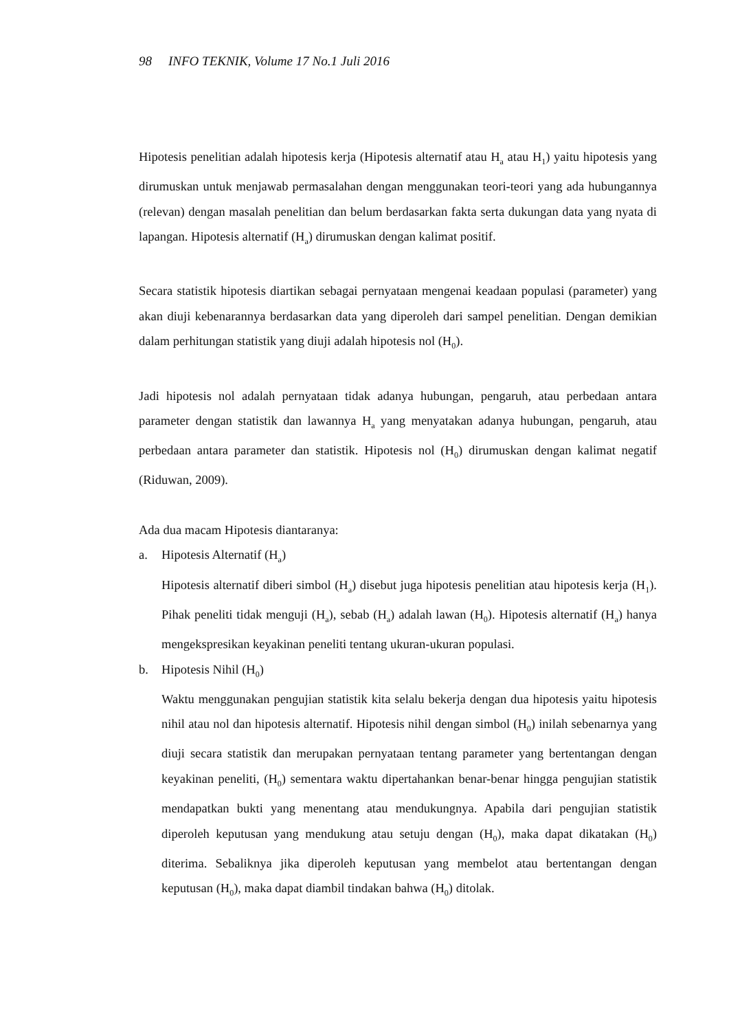98 INFO TEKNIK, Volume 17 No.1 Juli 2016
Hipotesis penelitian adalah hipotesis kerja (Hipotesis alternatif atau H<sub>a</sub> atau H<sub>1</sub>) yaitu hipotesis yang dirumuskan untuk menjawab permasalahan dengan menggunakan teori-teori yang ada hubungannya (relevan) dengan masalah penelitian dan belum berdasarkan fakta serta dukungan data yang nyata di lapangan. Hipotesis alternatif (H<sub>a</sub>) dirumuskan dengan kalimat positif.
Secara statistik hipotesis diartikan sebagai pernyataan mengenai keadaan populasi (parameter) yang akan diuji kebenarannya berdasarkan data yang diperoleh dari sampel penelitian. Dengan demikian dalam perhitungan statistik yang diuji adalah hipotesis nol (H<sub>0</sub>).
Jadi hipotesis nol adalah pernyataan tidak adanya hubungan, pengaruh, atau perbedaan antara parameter dengan statistik dan lawannya H<sub>a</sub> yang menyatakan adanya hubungan, pengaruh, atau perbedaan antara parameter dan statistik. Hipotesis nol (H<sub>0</sub>) dirumuskan dengan kalimat negatif (Riduwan, 2009).
Ada dua macam Hipotesis diantaranya:
a. Hipotesis Alternatif (H<sub>a</sub>)
Hipotesis alternatif diberi simbol (H<sub>a</sub>) disebut juga hipotesis penelitian atau hipotesis kerja (H<sub>1</sub>). Pihak peneliti tidak menguji (H<sub>a</sub>), sebab (H<sub>a</sub>) adalah lawan (H<sub>0</sub>). Hipotesis alternatif (H<sub>a</sub>) hanya mengekspresikan keyakinan peneliti tentang ukuran-ukuran populasi.
b. Hipotesis Nihil (H<sub>0</sub>)
Waktu menggunakan pengujian statistik kita selalu bekerja dengan dua hipotesis yaitu hipotesis nihil atau nol dan hipotesis alternatif. Hipotesis nihil dengan simbol (H<sub>0</sub>) inilah sebenarnya yang diuji secara statistik dan merupakan pernyataan tentang parameter yang bertentangan dengan keyakinan peneliti, (H<sub>0</sub>) sementara waktu dipertahankan benar-benar hingga pengujian statistik mendapatkan bukti yang menentang atau mendukungnya. Apabila dari pengujian statistik diperoleh keputusan yang mendukung atau setuju dengan (H<sub>0</sub>), maka dapat dikatakan (H<sub>0</sub>) diterima. Sebaliknya jika diperoleh keputusan yang membelot atau bertentangan dengan keputusan (H<sub>0</sub>), maka dapat diambil tindakan bahwa (H<sub>0</sub>) ditolak.